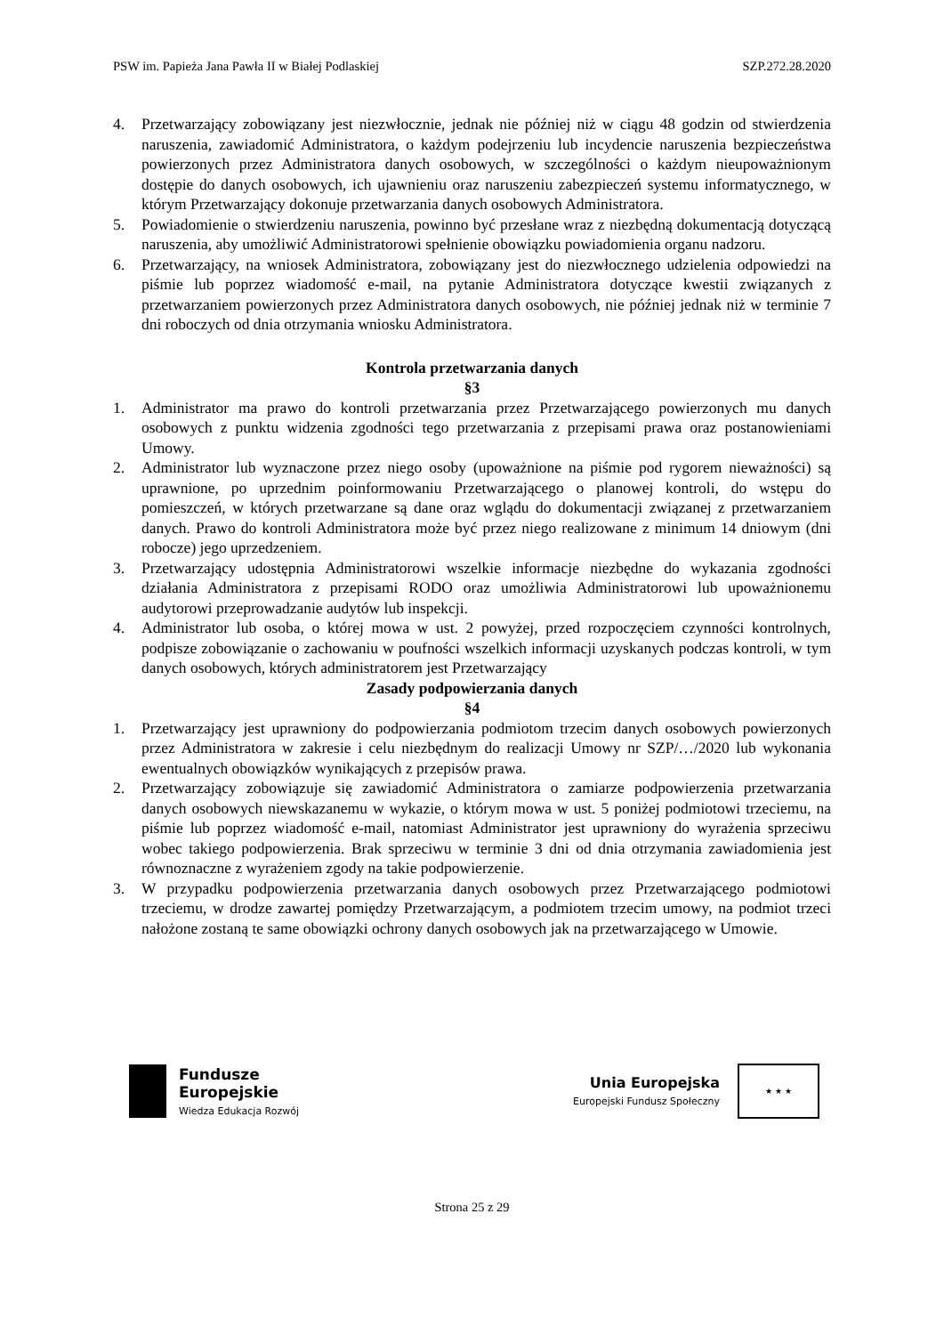PSW im. Papieża Jana Pawła II w Białej Podlaskiej SZP.272.28.2020
4. Przetwarzający zobowiązany jest niezwłocznie, jednak nie później niż w ciągu 48 godzin od stwierdzenia naruszenia, zawiadomić Administratora, o każdym podejrzeniu lub incydencie naruszenia bezpieczeństwa powierzonych przez Administratora danych osobowych, w szczególności o każdym nieupoważnionym dostępie do danych osobowych, ich ujawnieniu oraz naruszeniu zabezpieczeń systemu informatycznego, w którym Przetwarzający dokonuje przetwarzania danych osobowych Administratora.
5. Powiadomienie o stwierdzeniu naruszenia, powinno być przesłane wraz z niezbędną dokumentacją dotyczącą naruszenia, aby umożliwić Administratorowi spełnienie obowiązku powiadomienia organu nadzoru.
6. Przetwarzający, na wniosek Administratora, zobowiązany jest do niezwłocznego udzielenia odpowiedzi na piśmie lub poprzez wiadomość e-mail, na pytanie Administratora dotyczące kwestii związanych z przetwarzaniem powierzonych przez Administratora danych osobowych, nie później jednak niż w terminie 7 dni roboczych od dnia otrzymania wniosku Administratora.
Kontrola przetwarzania danych
§3
1. Administrator ma prawo do kontroli przetwarzania przez Przetwarzającego powierzonych mu danych osobowych z punktu widzenia zgodności tego przetwarzania z przepisami prawa oraz postanowieniami Umowy.
2. Administrator lub wyznaczone przez niego osoby (upoważnione na piśmie pod rygorem nieważności) są uprawnione, po uprzednim poinformowaniu Przetwarzającego o planowej kontroli, do wstępu do pomieszczeń, w których przetwarzane są dane oraz wglądu do dokumentacji związanej z przetwarzaniem danych. Prawo do kontroli Administratora może być przez niego realizowane z minimum 14 dniowym (dni robocze) jego uprzedzeniem.
3. Przetwarzający udostępnia Administratorowi wszelkie informacje niezbędne do wykazania zgodności działania Administratora z przepisami RODO oraz umożliwia Administratorowi lub upoważnionemu audytorowi przeprowadzanie audytów lub inspekcji.
4. Administrator lub osoba, o której mowa w ust. 2 powyżej, przed rozpoczęciem czynności kontrolnych, podpisze zobowiązanie o zachowaniu w poufności wszelkich informacji uzyskanych podczas kontroli, w tym danych osobowych, których administratorem jest Przetwarzający
Zasady podpowierzania danych
§4
1. Przetwarzający jest uprawniony do podpowierzania podmiotom trzecim danych osobowych powierzonych przez Administratora w zakresie i celu niezbędnym do realizacji Umowy nr SZP/…/2020 lub wykonania ewentualnych obowiązków wynikających z przepisów prawa.
2. Przetwarzający zobowiązuje się zawiadomić Administratora o zamiarze podpowierzenia przetwarzania danych osobowych niewskazanemu w wykazie, o którym mowa w ust. 5 poniżej podmiotowi trzeciemu, na piśmie lub poprzez wiadomość e-mail, natomiast Administrator jest uprawniony do wyrażenia sprzeciwu wobec takiego podpowierzenia. Brak sprzeciwu w terminie 3 dni od dnia otrzymania zawiadomienia jest równoznaczne z wyrażeniem zgody na takie podpowierzenie.
3. W przypadku podpowierzenia przetwarzania danych osobowych przez Przetwarzającego podmiotowi trzeciemu, w drodze zawartej pomiędzy Przetwarzającym, a podmiotem trzecim umowy, na podmiot trzeci nałożone zostaną te same obowiązki ochrony danych osobowych jak na przetwarzającego w Umowie.
Fundusze
Europejskie
Wiedza Edukacja Rozwój
Unia Europejska
Europejski Fundusz Społeczny
★ ★ ★
Strona 25 z 29